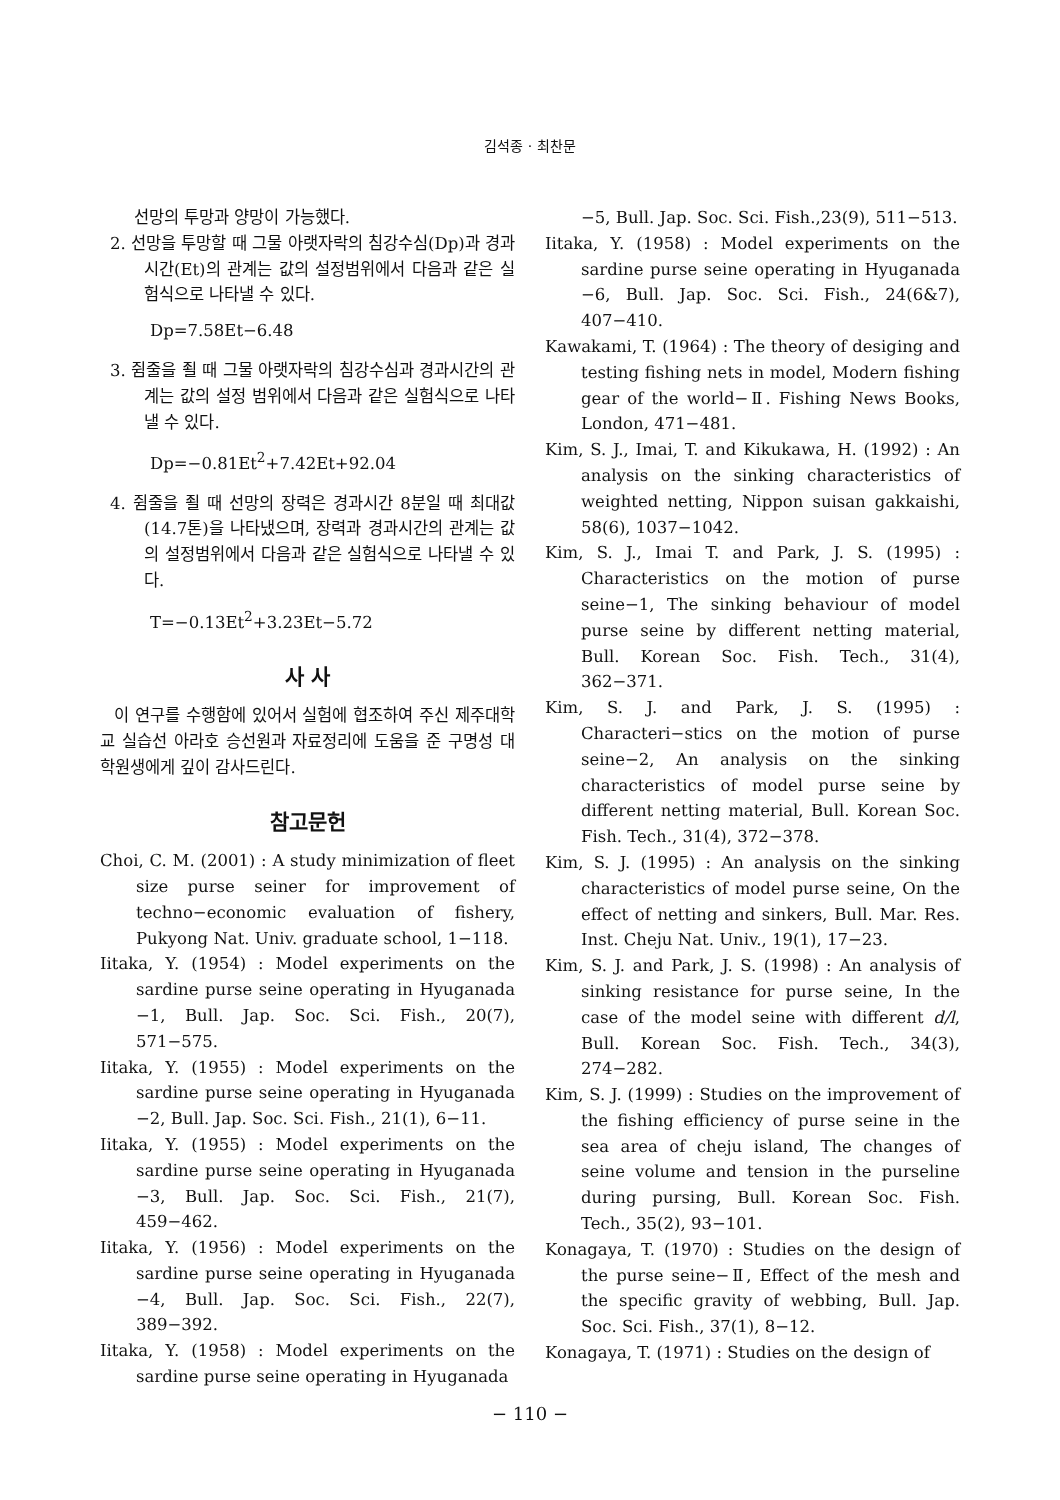김석종 · 최찬문
선망의 투망과 양망이 가능했다.
2. 선망을 투망할 때 그물 아랫자락의 침강수심(Dp)과 경과시간(Et)의 관계는 값의 설정범위에서 다음과 같은 실험식으로 나타낼 수 있다.
Dp=7.58Et−6.48
3. 쥠줄을 죌 때 그물 아랫자락의 침강수심과 경과시간의 관계는 값의 설정 범위에서 다음과 같은 실험식으로 나타낼 수 있다.
Dp=−0.81Et<sup>2</sup>+7.42Et+92.04
4. 쥠줄을 죌 때 선망의 장력은 경과시간 8분일 때 최대값(14.7톤)을 나타냈으며, 장력과 경과시간의 관계는 값의 설정범위에서 다음과 같은 실험식으로 나타낼 수 있다.
T=−0.13Et<sup>2</sup>+3.23Et−5.72
사 사
이 연구를 수행함에 있어서 실험에 협조하여 주신 제주대학교 실습선 아라호 승선원과 자료정리에 도움을 준 구명성 대학원생에게 깊이 감사드린다.
참고문헌
Choi, C. M. (2001) : A study minimization of fleet size purse seiner for improvement of techno−economic evaluation of fishery, Pukyong Nat. Univ. graduate school, 1−118.
Iitaka, Y. (1954) : Model experiments on the sardine purse seine operating in Hyuganada −1, Bull. Jap. Soc. Sci. Fish., 20(7), 571−575.
Iitaka, Y. (1955) : Model experiments on the sardine purse seine operating in Hyuganada −2, Bull. Jap. Soc. Sci. Fish., 21(1), 6−11.
Iitaka, Y. (1955) : Model experiments on the sardine purse seine operating in Hyuganada −3, Bull. Jap. Soc. Sci. Fish., 21(7), 459−462.
Iitaka, Y. (1956) : Model experiments on the sardine purse seine operating in Hyuganada −4, Bull. Jap. Soc. Sci. Fish., 22(7), 389−392.
Iitaka, Y. (1958) : Model experiments on the sardine purse seine operating in Hyuganada
−5, Bull. Jap. Soc. Sci. Fish.,23(9), 511−513.
Iitaka, Y. (1958) : Model experiments on the sardine purse seine operating in Hyuganada −6, Bull. Jap. Soc. Sci. Fish., 24(6&7), 407−410.
Kawakami, T. (1964) : The theory of desiging and testing fishing nets in model, Modern fishing gear of the world−Ⅱ. Fishing News Books, London, 471−481.
Kim, S. J., Imai, T. and Kikukawa, H. (1992) : An analysis on the sinking characteristics of weighted netting, Nippon suisan gakkaishi, 58(6), 1037−1042.
Kim, S. J., Imai T. and Park, J. S. (1995) : Characteristics on the motion of purse seine−1, The sinking behaviour of model purse seine by different netting material, Bull. Korean Soc. Fish. Tech., 31(4), 362−371.
Kim, S. J. and Park, J. S. (1995) : Characteri−stics on the motion of purse seine−2, An analysis on the sinking characteristics of model purse seine by different netting material, Bull. Korean Soc. Fish. Tech., 31(4), 372−378.
Kim, S. J. (1995) : An analysis on the sinking characteristics of model purse seine, On the effect of netting and sinkers, Bull. Mar. Res. Inst. Cheju Nat. Univ., 19(1), 17−23.
Kim, S. J. and Park, J. S. (1998) : An analysis of sinking resistance for purse seine, In the case of the model seine with different d/l, Bull. Korean Soc. Fish. Tech., 34(3), 274−282.
Kim, S. J. (1999) : Studies on the improvement of the fishing efficiency of purse seine in the sea area of cheju island, The changes of seine volume and tension in the purseline during pursing, Bull. Korean Soc. Fish. Tech., 35(2), 93−101.
Konagaya, T. (1970) : Studies on the design of the purse seine−Ⅱ, Effect of the mesh and the specific gravity of webbing, Bull. Jap. Soc. Sci. Fish., 37(1), 8−12.
Konagaya, T. (1971) : Studies on the design of
− 110 −